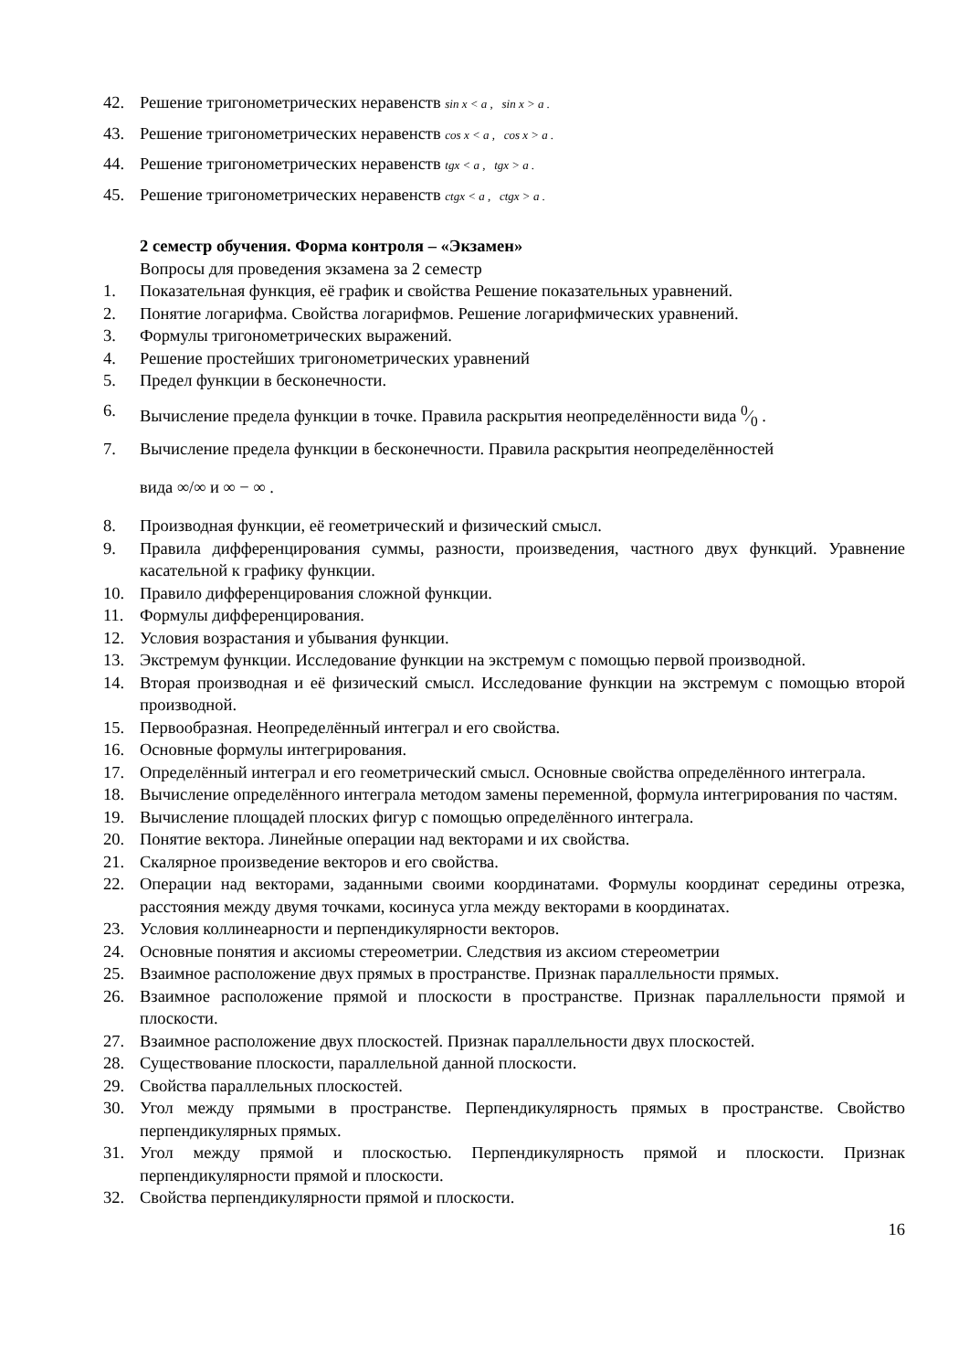42. Решение тригонометрических неравенств sin x < a , sin x > a .
43. Решение тригонометрических неравенств cos x < a , cos x > a .
44. Решение тригонометрических неравенств tgx < a , tgx > a .
45. Решение тригонометрических неравенств ctgx < a , ctgx > a .
2 семестр обучения. Форма контроля – «Экзамен»
Вопросы для проведения экзамена за 2 семестр
1. Показательная функция, её график и свойства Решение показательных уравнений.
2. Понятие логарифма. Свойства логарифмов. Решение логарифмических уравнений.
3. Формулы тригонометрических выражений.
4. Решение простейших тригонометрических уравнений
5. Предел функции в бесконечности.
6. Вычисление предела функции в точке. Правила раскрытия неопределённости вида 0⁄0 .
7. Вычисление предела функции в бесконечности. Правила раскрытия неопределённостей
вида ∞/∞ и ∞ − ∞ .
8. Производная функции, её геометрический и физический смысл.
9. Правила дифференцирования суммы, разности, произведения, частного двух функций. Уравнение касательной к графику функции.
10. Правило дифференцирования сложной функции.
11. Формулы дифференцирования.
12. Условия возрастания и убывания функции.
13. Экстремум функции. Исследование функции на экстремум с помощью первой производной.
14. Вторая производная и её физический смысл. Исследование функции на экстремум с помощью второй производной.
15. Первообразная. Неопределённый интеграл и его свойства.
16. Основные формулы интегрирования.
17. Определённый интеграл и его геометрический смысл. Основные свойства определённого интеграла.
18. Вычисление определённого интеграла методом замены переменной, формула интегрирования по частям.
19. Вычисление площадей плоских фигур с помощью определённого интеграла.
20. Понятие вектора. Линейные операции над векторами и их свойства.
21. Скалярное произведение векторов и его свойства.
22. Операции над векторами, заданными своими координатами. Формулы координат середины отрезка, расстояния между двумя точками, косинуса угла между векторами в координатах.
23. Условия коллинеарности и перпендикулярности векторов.
24. Основные понятия и аксиомы стереометрии. Следствия из аксиом стереометрии
25. Взаимное расположение двух прямых в пространстве. Признак параллельности прямых.
26. Взаимное расположение прямой и плоскости в пространстве. Признак параллельности прямой и плоскости.
27. Взаимное расположение двух плоскостей. Признак параллельности двух плоскостей.
28. Существование плоскости, параллельной данной плоскости.
29. Свойства параллельных плоскостей.
30. Угол между прямыми в пространстве. Перпендикулярность прямых в пространстве. Свойство перпендикулярных прямых.
31. Угол между прямой и плоскостью. Перпендикулярность прямой и плоскости. Признак перпендикулярности прямой и плоскости.
32. Свойства перпендикулярности прямой и плоскости.
16